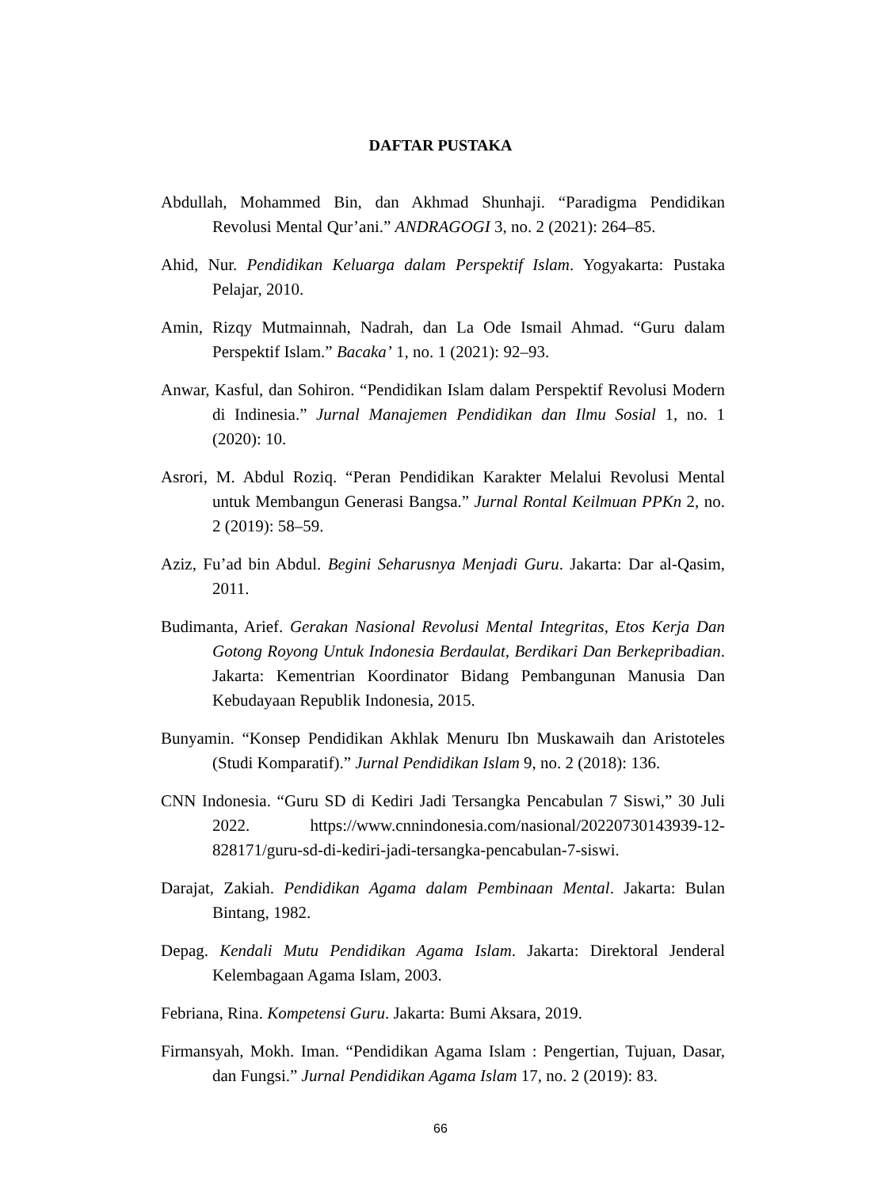DAFTAR PUSTAKA
Abdullah, Mohammed Bin, dan Akhmad Shunhaji. “Paradigma Pendidikan Revolusi Mental Qur’ani.” ANDRAGOGI 3, no. 2 (2021): 264–85.
Ahid, Nur. Pendidikan Keluarga dalam Perspektif Islam. Yogyakarta: Pustaka Pelajar, 2010.
Amin, Rizqy Mutmainnah, Nadrah, dan La Ode Ismail Ahmad. “Guru dalam Perspektif Islam.” Bacaka’ 1, no. 1 (2021): 92–93.
Anwar, Kasful, dan Sohiron. “Pendidikan Islam dalam Perspektif Revolusi Modern di Indinesia.” Jurnal Manajemen Pendidikan dan Ilmu Sosial 1, no. 1 (2020): 10.
Asrori, M. Abdul Roziq. “Peran Pendidikan Karakter Melalui Revolusi Mental untuk Membangun Generasi Bangsa.” Jurnal Rontal Keilmuan PPKn 2, no. 2 (2019): 58–59.
Aziz, Fu’ad bin Abdul. Begini Seharusnya Menjadi Guru. Jakarta: Dar al-Qasim, 2011.
Budimanta, Arief. Gerakan Nasional Revolusi Mental Integritas, Etos Kerja Dan Gotong Royong Untuk Indonesia Berdaulat, Berdikari Dan Berkepribadian. Jakarta: Kementrian Koordinator Bidang Pembangunan Manusia Dan Kebudayaan Republik Indonesia, 2015.
Bunyamin. “Konsep Pendidikan Akhlak Menuru Ibn Muskawaih dan Aristoteles (Studi Komparatif).” Jurnal Pendidikan Islam 9, no. 2 (2018): 136.
CNN Indonesia. “Guru SD di Kediri Jadi Tersangka Pencabulan 7 Siswi,” 30 Juli 2022. https://www.cnnindonesia.com/nasional/20220730143939-12-828171/guru-sd-di-kediri-jadi-tersangka-pencabulan-7-siswi.
Darajat, Zakiah. Pendidikan Agama dalam Pembinaan Mental. Jakarta: Bulan Bintang, 1982.
Depag. Kendali Mutu Pendidikan Agama Islam. Jakarta: Direktoral Jenderal Kelembagaan Agama Islam, 2003.
Febriana, Rina. Kompetensi Guru. Jakarta: Bumi Aksara, 2019.
Firmansyah, Mokh. Iman. “Pendidikan Agama Islam : Pengertian, Tujuan, Dasar, dan Fungsi.” Jurnal Pendidikan Agama Islam 17, no. 2 (2019): 83.
66